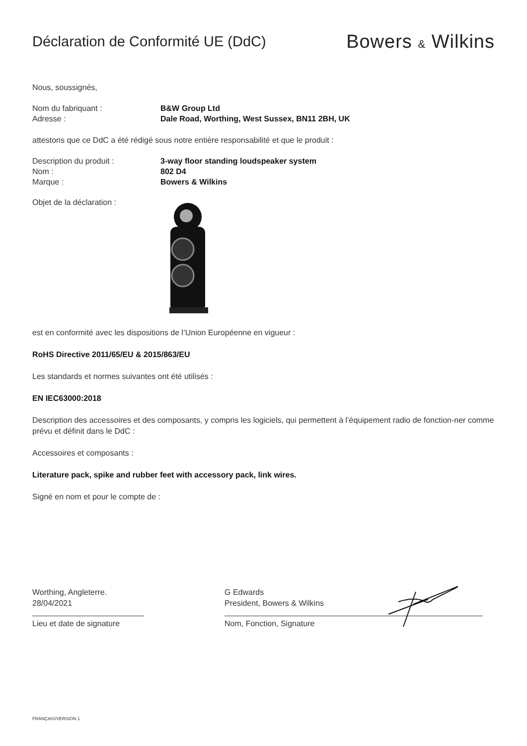Déclaration de Conformité UE (DdC)
Bowers & Wilkins
Nous, soussignés,
Nom du fabriquant : B&W Group Ltd
Adresse : Dale Road, Worthing, West Sussex, BN11 2BH, UK
attestons que ce DdC a été rédigé sous notre entière responsabilité et que le produit :
Description du produit : 3-way floor standing loudspeaker system
Nom : 802 D4
Marque : Bowers & Wilkins
Objet de la déclaration :
est en conformité avec les dispositions de l’Union Européenne en vigueur :
RoHS Directive 2011/65/EU & 2015/863/EU
Les standards et normes suivantes ont été utilisés :
EN IEC63000:2018
Description des accessoires et des composants, y compris les logiciels, qui permettent à l’équipement radio de fonction-ner comme prévu et définit dans le DdC :
Accessoires et composants :
Literature pack, spike and rubber feet with accessory pack, link wires.
Signé en nom et pour le compte de :
Worthing, Angleterre.
28/04/2021
Lieu et date de signature
G Edwards
President, Bowers & Wilkins
Nom, Fonction, Signature
FRANÇAIS/VERSION 1